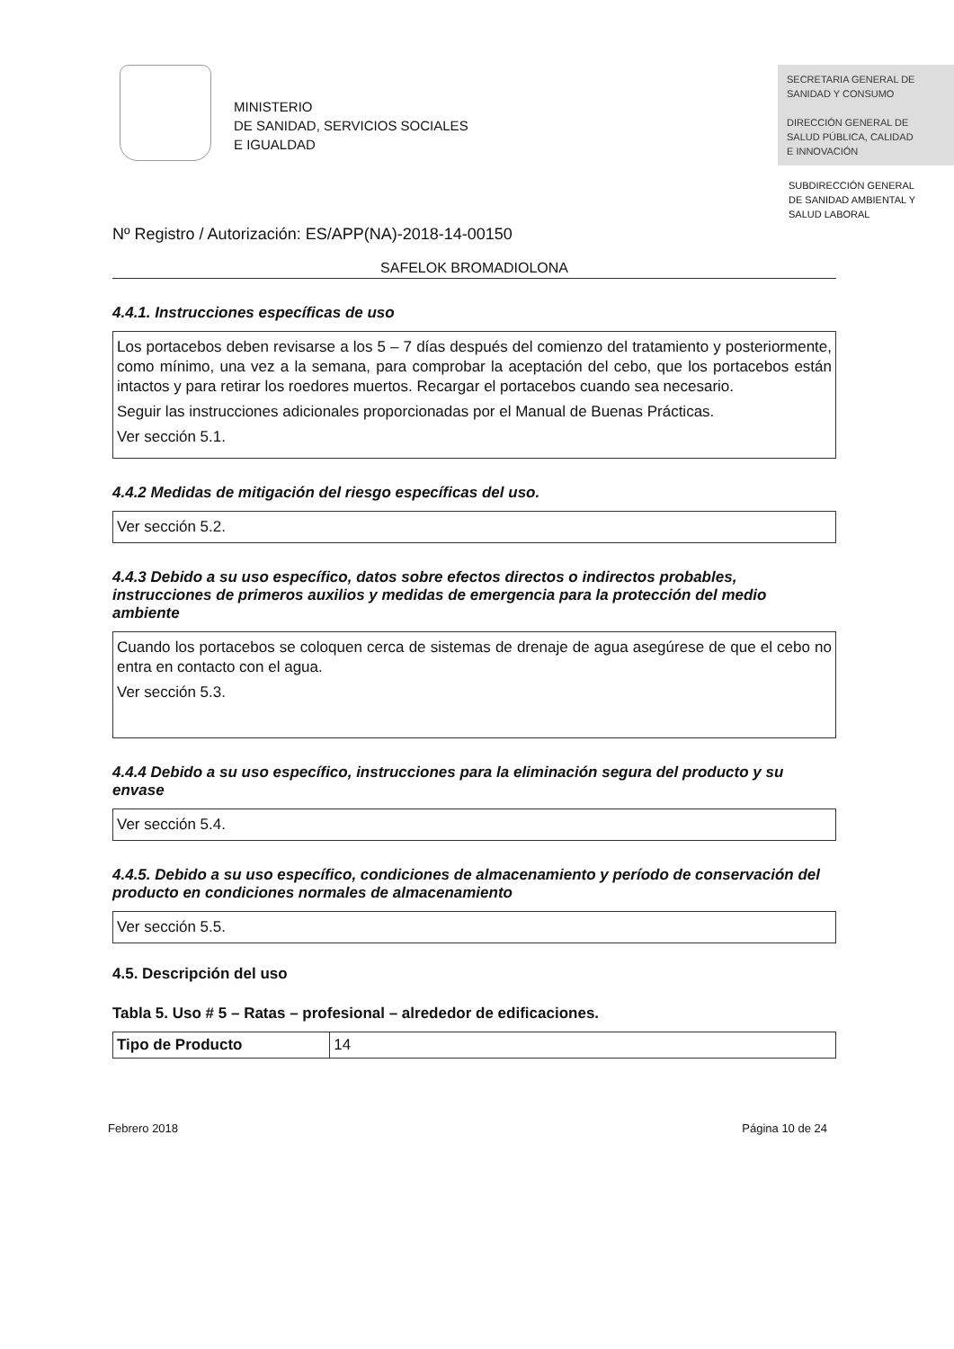MINISTERIO
DE SANIDAD, SERVICIOS SOCIALES
E IGUALDAD
SECRETARIA GENERAL DE
SANIDAD Y CONSUMO
DIRECCIÓN GENERAL DE
SALUD PÚBLICA, CALIDAD
E INNOVACIÓN
SUBDIRECCIÓN GENERAL
DE SANIDAD AMBIENTAL Y
SALUD LABORAL
Nº Registro / Autorización: ES/APP(NA)-2018-14-00150
SAFELOK BROMADIOLONA
4.4.1. Instrucciones específicas de uso
Los portacebos deben revisarse a los 5 – 7 días después del comienzo del tratamiento y posteriormente, como mínimo, una vez a la semana, para comprobar la aceptación del cebo, que los portacebos están intactos y para retirar los roedores muertos. Recargar el portacebos cuando sea necesario.
Seguir las instrucciones adicionales proporcionadas por el Manual de Buenas Prácticas.
Ver sección 5.1.
4.4.2 Medidas de mitigación del riesgo específicas del uso.
Ver sección 5.2.
4.4.3 Debido a su uso específico, datos sobre efectos directos o indirectos probables, instrucciones de primeros auxilios y medidas de emergencia para la protección del medio ambiente
Cuando los portacebos se coloquen cerca de sistemas de drenaje de agua asegúrese de que el cebo no entra en contacto con el agua.
Ver sección 5.3.
4.4.4 Debido a su uso específico, instrucciones para la eliminación segura del producto y su envase
Ver sección 5.4.
4.4.5. Debido a su uso específico, condiciones de almacenamiento y período de conservación del producto en condiciones normales de almacenamiento
Ver sección 5.5.
4.5. Descripción del uso
Tabla 5. Uso # 5 – Ratas – profesional – alrededor de edificaciones.
| Tipo de Producto | 14 |
Febrero 2018 Página 10 de 24